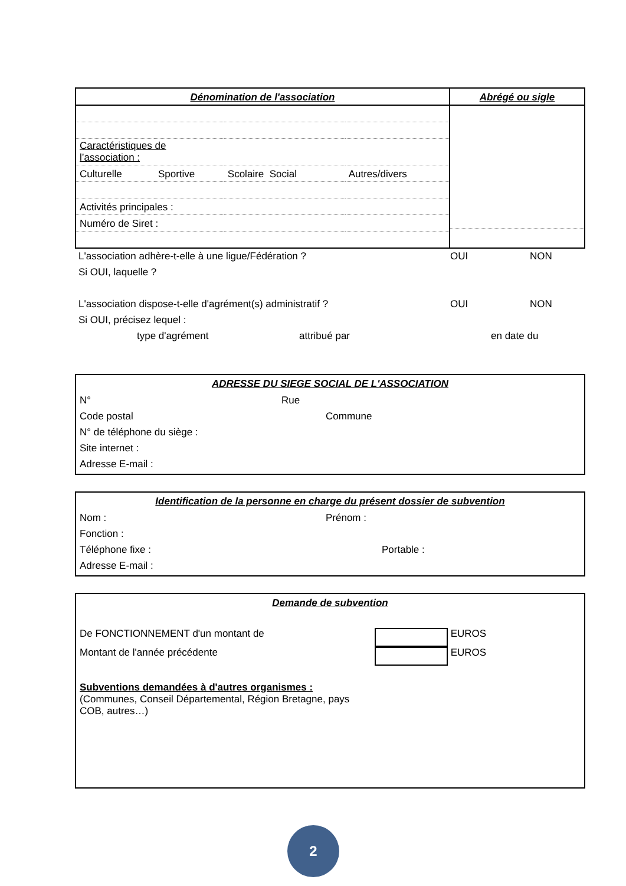| Dénomination de l'association | Abrégé ou sigle |
| --- | --- |
| / Caractéristiques de l’association : / / / / / Culturelle / Sportive / Scolaire Social / Autres/divers / / Activités principales : / / / / / Numéro de Siret : / / / / | |
L'association adhère-t-elle à une ligue/Fédération ? OUI NON
Si OUI, laquelle ?
L'association dispose-t-elle d'agrément(s) administratif ? OUI NON
Si OUI, précisez lequel :
type d'agrément attribué par en date du
ADRESSE DU SIEGE SOCIAL DE L'ASSOCIATION
N° Rue
Code postal Commune
N° de téléphone du siège :
Site internet :
Adresse E-mail :
Identification de la personne en charge du présent dossier de subvention
Nom : Prénom :
Fonction :
Téléphone fixe : Portable :
Adresse E-mail :
Demande de subvention
De FONCTIONNEMENT d'un montant de EUROS
Montant de l'année précédente EUROS
Subventions demandées à d'autres organismes :
(Communes, Conseil Départemental, Région Bretagne, pays
COB, autres…)
2